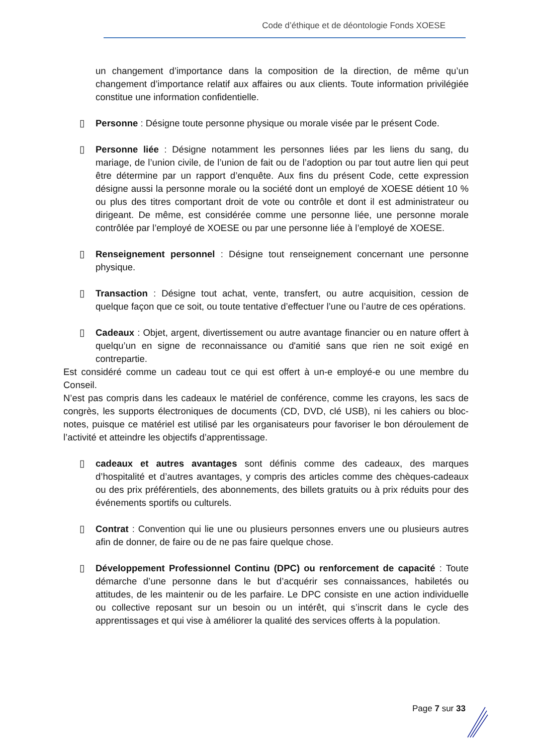Code d’éthique et de déontologie Fonds XOESE
un changement d’importance dans la composition de la direction, de même qu’un changement d’importance relatif aux affaires ou aux clients. Toute information privilégiée constitue une information confidentielle.
▯ Personne : Désigne toute personne physique ou morale visée par le présent Code.
▯ Personne liée : Désigne notamment les personnes liées par les liens du sang, du mariage, de l’union civile, de l’union de fait ou de l’adoption ou par tout autre lien qui peut être détermine par un rapport d’enquête. Aux fins du présent Code, cette expression désigne aussi la personne morale ou la société dont un employé de XOESE détient 10 % ou plus des titres comportant droit de vote ou contrôle et dont il est administrateur ou dirigeant. De même, est considérée comme une personne liée, une personne morale contrôlée par l’employé de XOESE ou par une personne liée à l’employé de XOESE.
▯ Renseignement personnel : Désigne tout renseignement concernant une personne physique.
▯ Transaction : Désigne tout achat, vente, transfert, ou autre acquisition, cession de quelque façon que ce soit, ou toute tentative d’effectuer l’une ou l’autre de ces opérations.
▯ Cadeaux : Objet, argent, divertissement ou autre avantage financier ou en nature offert à quelqu’un en signe de reconnaissance ou d'amitié sans que rien ne soit exigé en contrepartie.
Est considéré comme un cadeau tout ce qui est offert à un-e employé-e ou une membre du Conseil.
N’est pas compris dans les cadeaux le matériel de conférence, comme les crayons, les sacs de congrès, les supports électroniques de documents (CD, DVD, clé USB), ni les cahiers ou bloc-notes, puisque ce matériel est utilisé par les organisateurs pour favoriser le bon déroulement de l’activité et atteindre les objectifs d’apprentissage.
▯ cadeaux et autres avantages sont définis comme des cadeaux, des marques d’hospitalité et d’autres avantages, y compris des articles comme des chèques-cadeaux ou des prix préférentiels, des abonnements, des billets gratuits ou à prix réduits pour des événements sportifs ou culturels.
▯ Contrat : Convention qui lie une ou plusieurs personnes envers une ou plusieurs autres afin de donner, de faire ou de ne pas faire quelque chose.
▯ Développement Professionnel Continu (DPC) ou renforcement de capacité : Toute démarche d’une personne dans le but d’acquérir ses connaissances, habiletés ou attitudes, de les maintenir ou de les parfaire. Le DPC consiste en une action individuelle ou collective reposant sur un besoin ou un intérêt, qui s’inscrit dans le cycle des apprentissages et qui vise à améliorer la qualité des services offerts à la population.
Page 7 sur 33